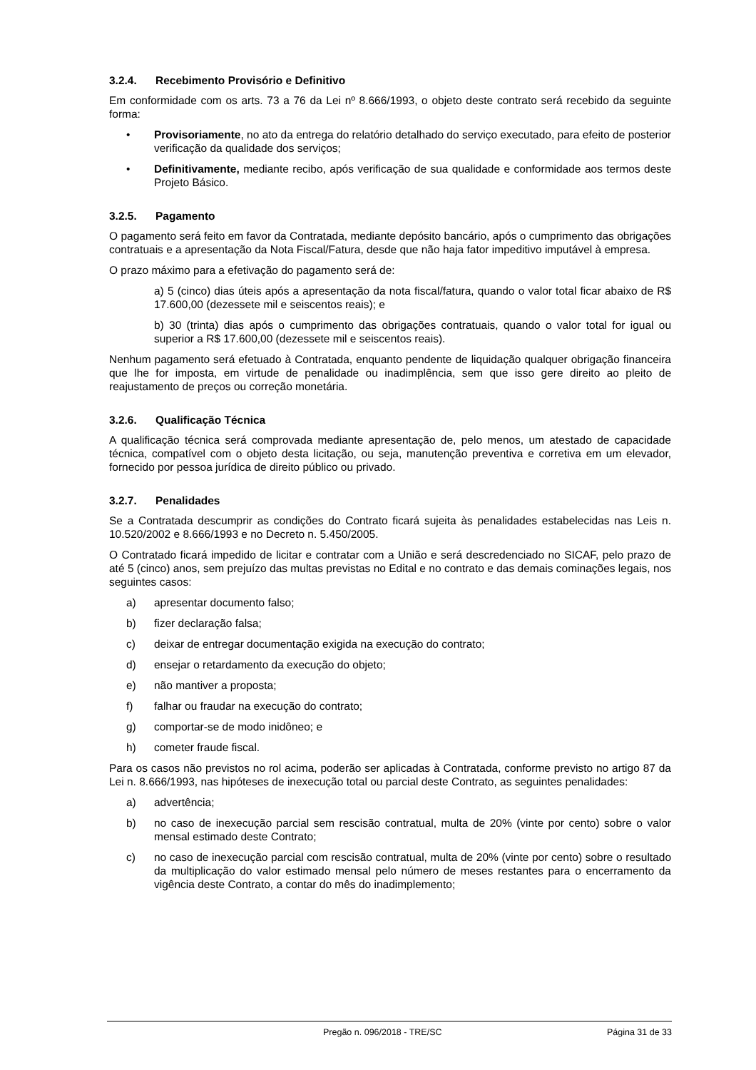3.2.4. Recebimento Provisório e Definitivo
Em conformidade com os arts. 73 a 76 da Lei nº 8.666/1993, o objeto deste contrato será recebido da seguinte forma:
• Provisoriamente, no ato da entrega do relatório detalhado do serviço executado, para efeito de posterior verificação da qualidade dos serviços;
• Definitivamente, mediante recibo, após verificação de sua qualidade e conformidade aos termos deste Projeto Básico.
3.2.5. Pagamento
O pagamento será feito em favor da Contratada, mediante depósito bancário, após o cumprimento das obrigações contratuais e a apresentação da Nota Fiscal/Fatura, desde que não haja fator impeditivo imputável à empresa.
O prazo máximo para a efetivação do pagamento será de:
a) 5 (cinco) dias úteis após a apresentação da nota fiscal/fatura, quando o valor total ficar abaixo de R$ 17.600,00 (dezessete mil e seiscentos reais); e
b) 30 (trinta) dias após o cumprimento das obrigações contratuais, quando o valor total for igual ou superior a R$ 17.600,00 (dezessete mil e seiscentos reais).
Nenhum pagamento será efetuado à Contratada, enquanto pendente de liquidação qualquer obrigação financeira que lhe for imposta, em virtude de penalidade ou inadimplência, sem que isso gere direito ao pleito de reajustamento de preços ou correção monetária.
3.2.6. Qualificação Técnica
A qualificação técnica será comprovada mediante apresentação de, pelo menos, um atestado de capacidade técnica, compatível com o objeto desta licitação, ou seja, manutenção preventiva e corretiva em um elevador, fornecido por pessoa jurídica de direito público ou privado.
3.2.7. Penalidades
Se a Contratada descumprir as condições do Contrato ficará sujeita às penalidades estabelecidas nas Leis n. 10.520/2002 e 8.666/1993 e no Decreto n. 5.450/2005.
O Contratado ficará impedido de licitar e contratar com a União e será descredenciado no SICAF, pelo prazo de até 5 (cinco) anos, sem prejuízo das multas previstas no Edital e no contrato e das demais cominações legais, nos seguintes casos:
a) apresentar documento falso;
b) fizer declaração falsa;
c) deixar de entregar documentação exigida na execução do contrato;
d) ensejar o retardamento da execução do objeto;
e) não mantiver a proposta;
f) falhar ou fraudar na execução do contrato;
g) comportar-se de modo inidôneo; e
h) cometer fraude fiscal.
Para os casos não previstos no rol acima, poderão ser aplicadas à Contratada, conforme previsto no artigo 87 da Lei n. 8.666/1993, nas hipóteses de inexecução total ou parcial deste Contrato, as seguintes penalidades:
a) advertência;
b) no caso de inexecução parcial sem rescisão contratual, multa de 20% (vinte por cento) sobre o valor mensal estimado deste Contrato;
c) no caso de inexecução parcial com rescisão contratual, multa de 20% (vinte por cento) sobre o resultado da multiplicação do valor estimado mensal pelo número de meses restantes para o encerramento da vigência deste Contrato, a contar do mês do inadimplemento;
Pregão n. 096/2018 - TRE/SC Página 31 de 33